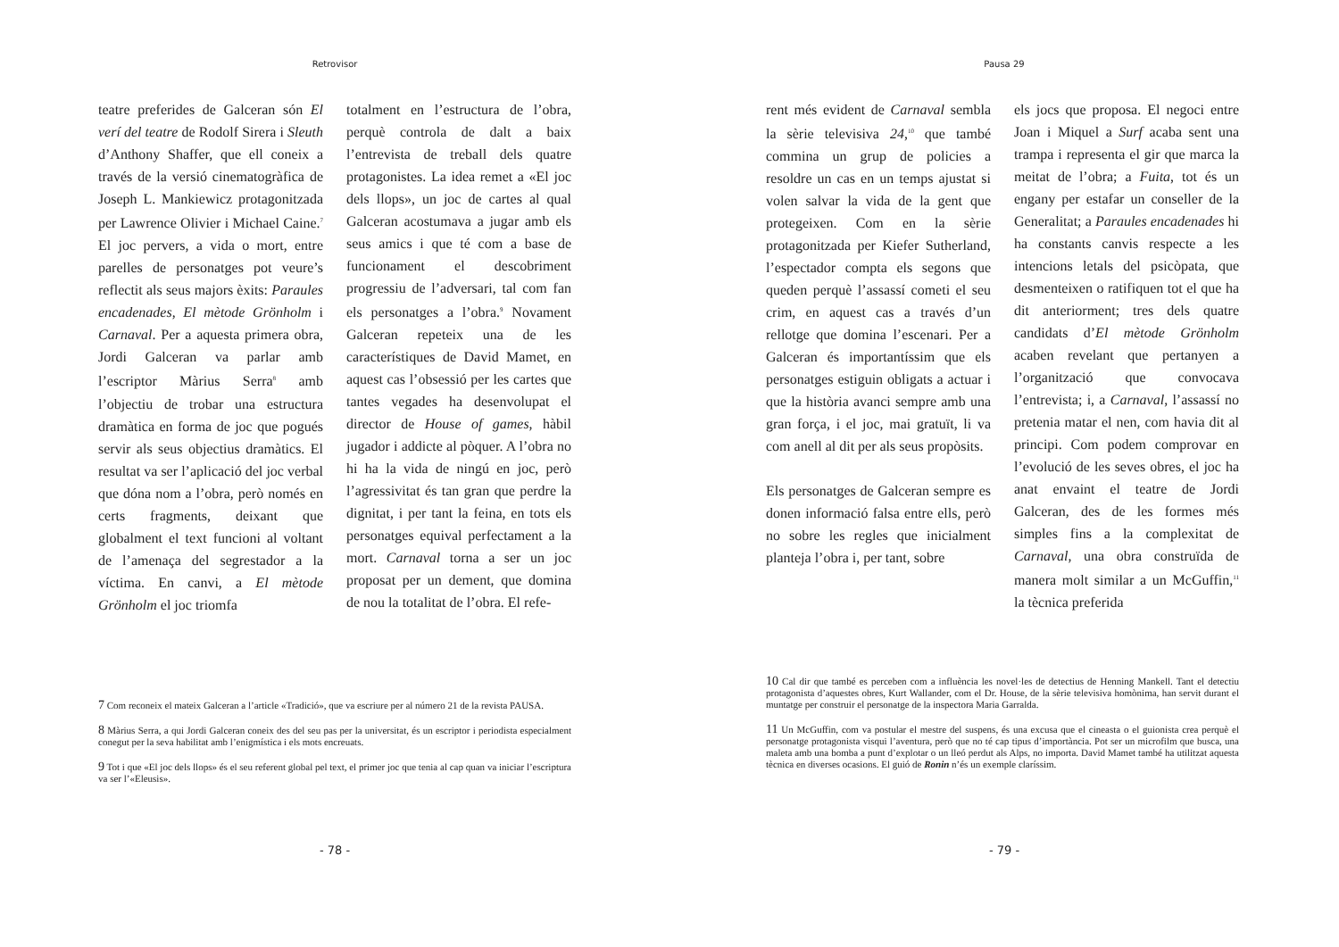Retrovisor
teatre preferides de Galceran són El verí del teatre de Rodolf Sirera i Sleuth d’Anthony Shaffer, que ell coneix a través de la versió cinematogràfica de Joseph L. Mankiewicz protagonitzada per Lawrence Olivier i Michael Caine.<sup>7</sup> El joc pervers, a vida o mort, entre parelles de personatges pot veure’s reflectit als seus majors èxits: Paraules encadenades, El mètode Grönholm i Carnaval. Per a aquesta primera obra, Jordi Galceran va parlar amb l’escriptor Màrius Serra<sup>8</sup> amb l’objectiu de trobar una estructura dramàtica en forma de joc que pogués servir als seus objectius dramàtics. El resultat va ser l’aplicació del joc verbal que dóna nom a l’obra, però només en certs fragments, deixant que globalment el text funcioni al voltant de l’amenaça del segrestador a la víctima. En canvi, a El mètode Grönholm el joc triomfa
totalment en l’estructura de l’obra, perquè controla de dalt a baix l’entrevista de treball dels quatre protagonistes. La idea remet a «El joc dels llops», un joc de cartes al qual Galceran acostumava a jugar amb els seus amics i que té com a base de funcionament el descobriment progressiu de l’adversari, tal com fan els personatges a l’obra.<sup>9</sup> Novament Galceran repeteix una de les característiques de David Mamet, en aquest cas l’obsessió per les cartes que tantes vegades ha desenvolupat el director de House of games, hàbil jugador i addicte al pòquer. A l’obra no hi ha la vida de ningú en joc, però l’agressivitat és tan gran que perdre la dignitat, i per tant la feina, en tots els personatges equival perfectament a la mort. Carnaval torna a ser un joc proposat per un dement, que domina de nou la totalitat de l’obra. El refe-
7 Com reconeix el mateix Galceran a l’article «Tradició», que va escriure per al número 21 de la revista PAUSA.
8 Màrius Serra, a qui Jordi Galceran coneix des del seu pas per la universitat, és un escriptor i periodista especialment conegut per la seva habilitat amb l’enigmística i els mots encreuats.
9 Tot i que «El joc dels llops» és el seu referent global pel text, el primer joc que tenia al cap quan va iniciar l’escriptura va ser l’«Eleusis».
- 78 -
Pausa 29
rent més evident de Carnaval sembla la sèrie televisiva 24,<sup>10</sup> que també commina un grup de policies a resoldre un cas en un temps ajustat si volen salvar la vida de la gent que protegeixen. Com en la sèrie protagonitzada per Kiefer Sutherland, l’espectador compta els segons que queden perquè l’assassí cometi el seu crim, en aquest cas a través d’un rellotge que domina l’escenari. Per a Galceran és importantíssim que els personatges estiguin obligats a actuar i que la història avanci sempre amb una gran força, i el joc, mai gratuït, li va com anell al dit per als seus propòsits.
Els personatges de Galceran sempre es donen informació falsa entre ells, però no sobre les regles que inicialment planteja l’obra i, per tant, sobre
els jocs que proposa. El negoci entre Joan i Miquel a Surf acaba sent una trampa i representa el gir que marca la meitat de l’obra; a Fuita, tot és un engany per estafar un conseller de la Generalitat; a Paraules encadenades hi ha constants canvis respecte a les intencions letals del psicòpata, que desmenteixen o ratifiquen tot el que ha dit anteriorment; tres dels quatre candidats d’El mètode Grönholm acaben revelant que pertanyen a l’organització que convocava l’entrevista; i, a Carnaval, l’assassí no pretenia matar el nen, com havia dit al principi. Com podem comprovar en l’evolució de les seves obres, el joc ha anat envaint el teatre de Jordi Galceran, des de les formes més simples fins a la complexitat de Carnaval, una obra construïda de manera molt similar a un McGuffin,<sup>11</sup> la tècnica preferida
10 Cal dir que també es perceben com a influència les novel·les de detectius de Henning Mankell. Tant el detectiu protagonista d’aquestes obres, Kurt Wallander, com el Dr. House, de la sèrie televisiva homònima, han servit durant el muntatge per construir el personatge de la inspectora Maria Garralda.
11 Un McGuffin, com va postular el mestre del suspens, és una excusa que el cineasta o el guionista crea perquè el personatge protagonista visqui l’aventura, però que no té cap tipus d’importància. Pot ser un microfilm que busca, una maleta amb una bomba a punt d’explotar o un lleó perdut als Alps, no importa. David Mamet també ha utilitzat aquesta tècnica en diverses ocasions. El guió de Ronin n’és un exemple claríssim.
- 79 -